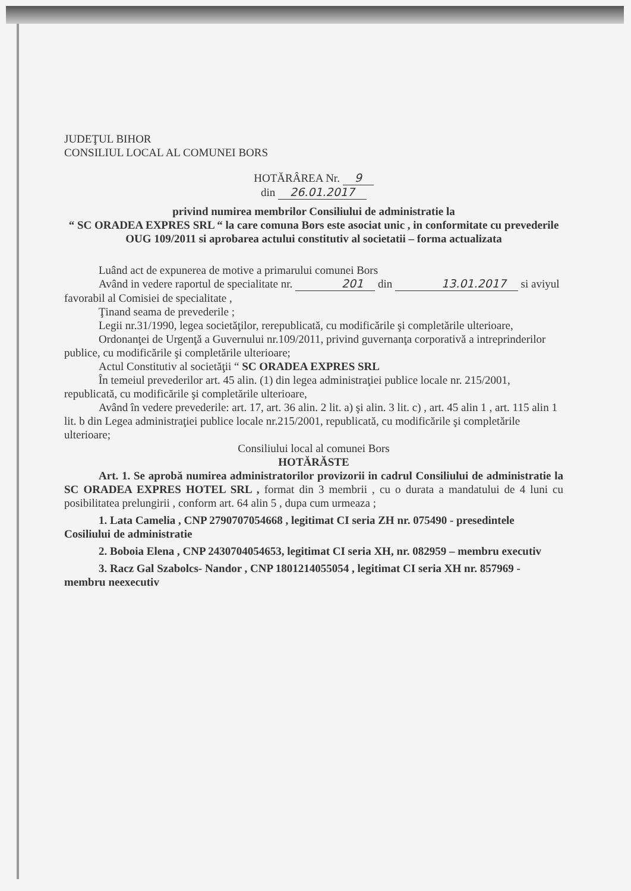JUDEŢUL BIHOR
CONSILIUL LOCAL AL COMUNEI BORS
HOTĂRÂREA Nr. 9
din 26.01.2017
privind numirea membrilor Consiliului de administratie la
“ SC ORADEA EXPRES SRL “ la care comuna Bors este asociat unic , in conformitate cu prevederile OUG 109/2011 si aprobarea actului constitutiv al societatii – forma actualizata
Luând act de expunerea de motive a primarului comunei Bors
Având in vedere raportul de specialitate nr. 201 din 13.01.2017 si aviyul favorabil al Comisiei de specialitate ,
Ţinand seama de prevederile ;
Legii nr.31/1990, legea societăţilor, rerepublicată, cu modificările şi completările ulterioare,
Ordonanţei de Urgenţă a Guvernului nr.109/2011, privind guvernanţa corporativă a intreprinderilor publice, cu modificările şi completările ulterioare;
Actul Constitutiv al societăţii “ SC ORADEA EXPRES SRL
În temeiul prevederilor art. 45 alin. (1) din legea administraţiei publice locale nr. 215/2001, republicată, cu modificările şi completările ulterioare,
Având în vedere prevederile: art. 17, art. 36 alin. 2 lit. a) şi alin. 3 lit. c) , art. 45 alin 1 , art. 115 alin 1 lit. b din Legea administraţiei publice locale nr.215/2001, republicată, cu modificările şi completările ulterioare;
Consiliului local al comunei Bors
HOTĂRĂSTE
Art. 1. Se aprobă numirea administratorilor provizorii in cadrul Consiliului de administratie la SC ORADEA EXPRES HOTEL SRL , format din 3 membrii , cu o durata a mandatului de 4 luni cu posibilitatea prelungirii , conform art. 64 alin 5 , dupa cum urmeaza ;
1. Lata Camelia , CNP 2790707054668 , legitimat CI seria ZH nr. 075490 - presedintele Cosiliului de administratie
2. Boboia Elena , CNP 2430704054653, legitimat CI seria XH, nr. 082959 – membru executiv
3. Racz Gal Szabolcs- Nandor , CNP 1801214055054 , legitimat CI seria XH nr. 857969 - membru neexecutiv